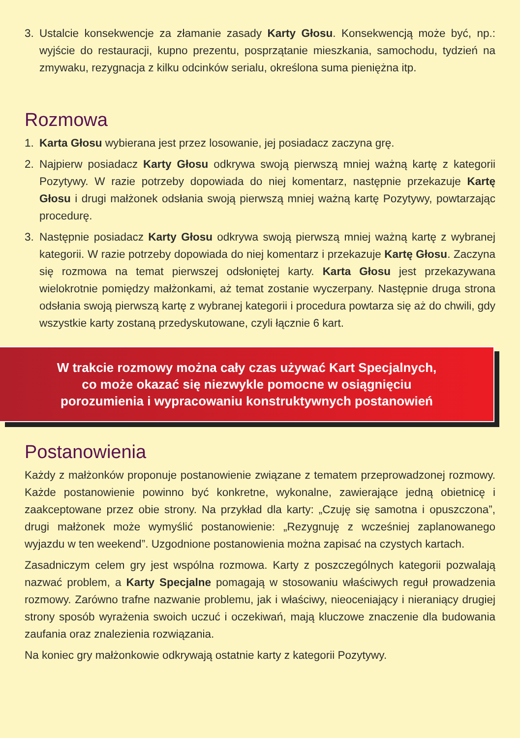3. Ustalcie konsekwencje za złamanie zasady Karty Głosu. Konsekwencją może być, np.: wyjście do restauracji, kupno prezentu, posprzątanie mieszkania, samochodu, tydzień na zmywaku, rezygnacja z kilku odcinków serialu, określona suma pienięż­na itp.
Rozmowa
1. Karta Głosu wybierana jest przez losowanie, jej posiadacz zaczyna grę.
2. Najpierw posiadacz Karty Głosu odkrywa swoją pierwszą mniej ważną kartę z kate­gorii Pozytywy. W razie potrzeby dopowiada do niej komentarz, następnie przekazuje Kartę Głosu i drugi małżonek odsłania swoją pierwszą mniej ważną kartę Pozytywy, powtarzając procedurę.
3. Następnie posiadacz Karty Głosu odkrywa swoją pierwszą mniej ważną kartę z wy­branej kategorii. W razie potrzeby dopowiada do niej komentarz i przekazuje Kartę Głosu. Zaczyna się rozmowa na temat pierwszej odsłoniętej karty. Karta Głosu jest przekazywana wielokrotnie pomiędzy małżonkami, aż temat zostanie wyczerpany. Następnie druga strona odsłania swoją pierwszą kartę z wybranej kategorii i proce­dura powtarza się aż do chwili, gdy wszystkie karty zostaną przedyskutowane, czyli łącznie 6 kart.
W trakcie rozmowy można cały czas używać Kart Specjalnych,
co może okazać się niezwykle pomocne w osiągnięciu
porozumienia i wypracowaniu konstruktywnych postanowień
Postanowienia
Każdy z małżonków proponuje postanowienie związane z tematem przeprowadzonej rozmowy. Każde postanowienie powinno być konkretne, wykonalne, zawierające jedną obietnicę i zaakceptowane przez obie strony. Na przykład dla karty: „Czuję się samotna i opuszczona”, drugi małżonek może wymyślić postanowienie: „Rezygnuję z wcześniej zaplanowanego wyjazdu w ten weekend”. Uzgodnione postanowienia można zapisać na czystych kartach.
Zasadniczym celem gry jest wspólna rozmowa. Karty z poszczególnych kategorii po­zwalają nazwać problem, a Karty Specjalne pomagają w stosowaniu właściwych re­guł prowadzenia rozmowy. Zarówno trafne nazwanie problemu, jak i właściwy, nieoce­niający i nieraniący drugiej strony sposób wyrażenia swoich uczuć i oczekiwań, mają kluczowe znaczenie dla budowania zaufania oraz znalezienia rozwiązania.
Na koniec gry małżonkowie odkrywają ostatnie karty z kategorii Pozytywy.